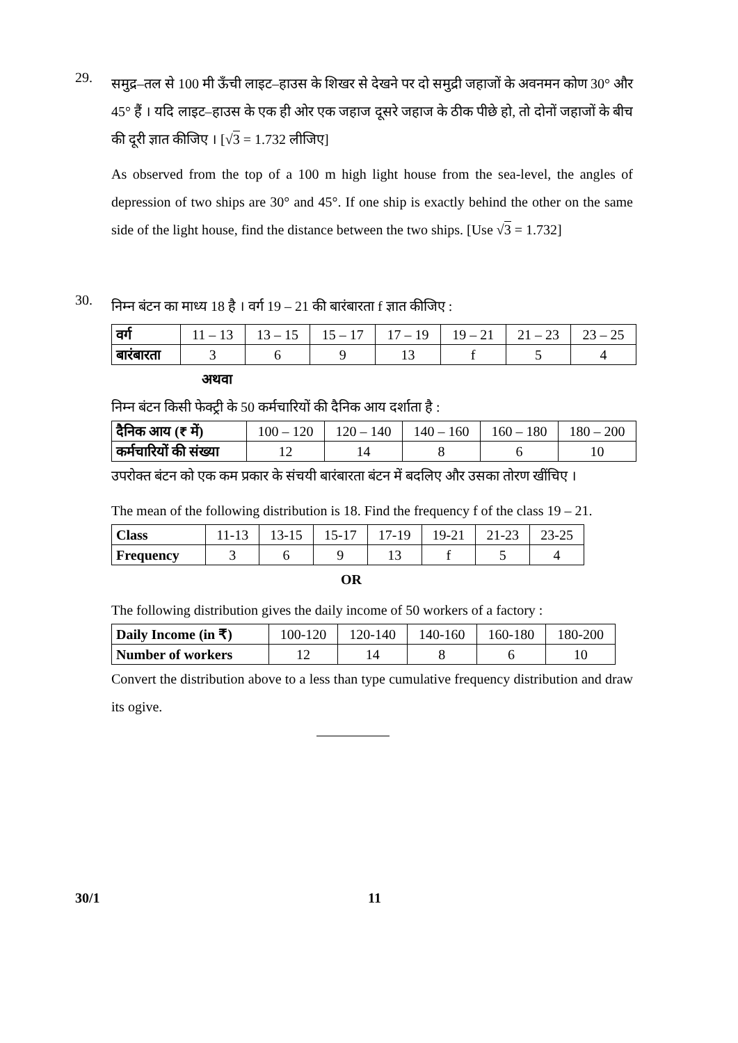29.
समुद्र–तल से 100 मी ऊँची लाइट–हाउस के शिखर से देखने पर दो समुद्री जहाजों के अवनमन कोण 30° और 45° हैं । यदि लाइट–हाउस के एक ही ओर एक जहाज दूसरे जहाज के ठीक पीछे हो, तो दोनों जहाजों के बीच की दूरी ज्ञात कीजिए । [√3 = 1.732 लीजिए]
As observed from the top of a 100 m high light house from the sea-level, the angles of depression of two ships are 30° and 45°. If one ship is exactly behind the other on the same side of the light house, find the distance between the two ships. [Use √3 = 1.732]
30.
निम्न बंटन का माध्य 18 है । वर्ग 19 – 21 की बारंबारता f ज्ञात कीजिए :
| वर्ग | 11 – 13 | 13 – 15 | 15 – 17 | 17 – 19 | 19 – 21 | 21 – 23 | 23 – 25 |
| बारंबारता | 3 | 6 | 9 | 13 | f | 5 | 4 |
अथवा
निम्न बंटन किसी फेक्ट्री के 50 कर्मचारियों की दैनिक आय दर्शाता है :
| दैनिक आय (₹ में) | 100 – 120 | 120 – 140 | 140 – 160 | 160 – 180 | 180 – 200 |
| कर्मचारियों की संख्या | 12 | 14 | 8 | 6 | 10 |
उपरोक्त बंटन को एक कम प्रकार के संचयी बारंबारता बंटन में बदलिए और उसका तोरण खींचिए ।
The mean of the following distribution is 18. Find the frequency f of the class 19 – 21.
| Class | 11-13 | 13-15 | 15-17 | 17-19 | 19-21 | 21-23 | 23-25 |
| Frequency | 3 | 6 | 9 | 13 | f | 5 | 4 |
OR
The following distribution gives the daily income of 50 workers of a factory :
| Daily Income (in ₹) | 100-120 | 120-140 | 140-160 | 160-180 | 180-200 |
| Number of workers | 12 | 14 | 8 | 6 | 10 |
Convert the distribution above to a less than type cumulative frequency distribution and draw its ogive.
30/1 11